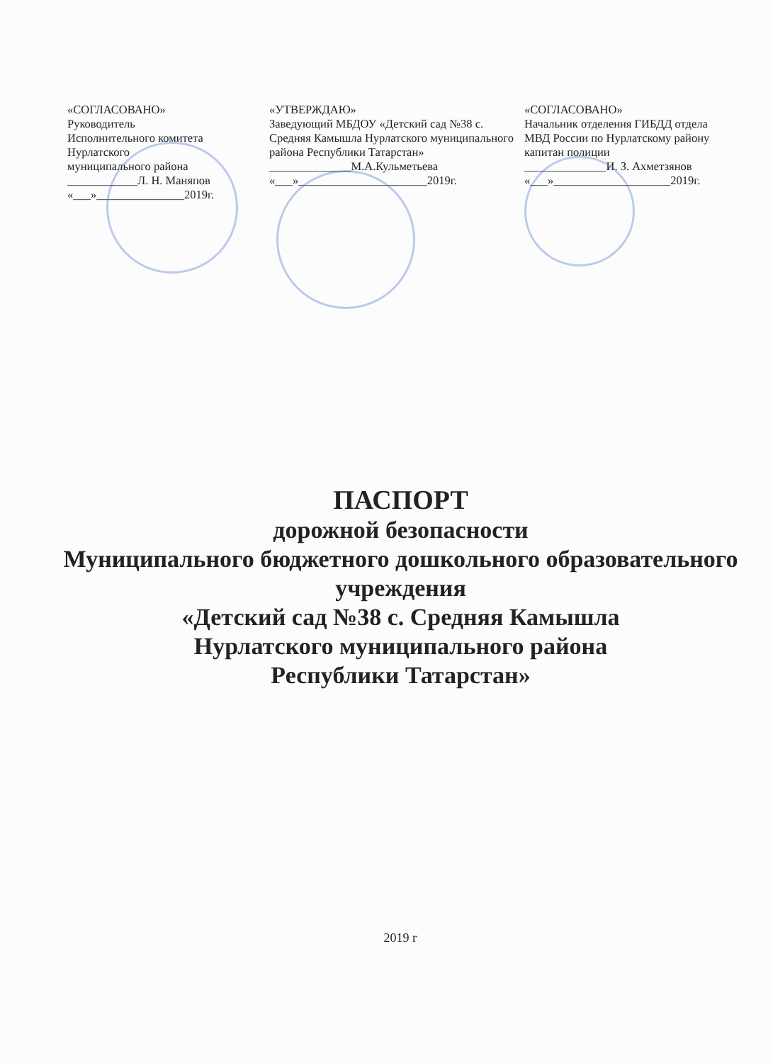«СОГЛАСОВАНО»
Руководитель
Исполнительного комитета
Нурлатского
муниципального района
____________Л. Н. Маняпов
«___»_______________2019г.
«УТВЕРЖДАЮ»
Заведующий МБДОУ «Детский сад №38 с. Средняя Камышла Нурлатского муниципального района Республики Татарстан»
______________М.А.Кульметьева
«___»______________________2019г.
«СОГЛАСОВАНО»
Начальник отделения ГИБДД отдела МВД России по Нурлатскому району капитан полиции
______________И. З. Ахметзянов
«___»____________________2019г.
ПАСПОРТ
дорожной безопасности
Муниципального бюджетного дошкольного образовательного учреждения
«Детский сад №38 с. Средняя Камышла
Нурлатского муниципального района
Республики Татарстан»
2019 г